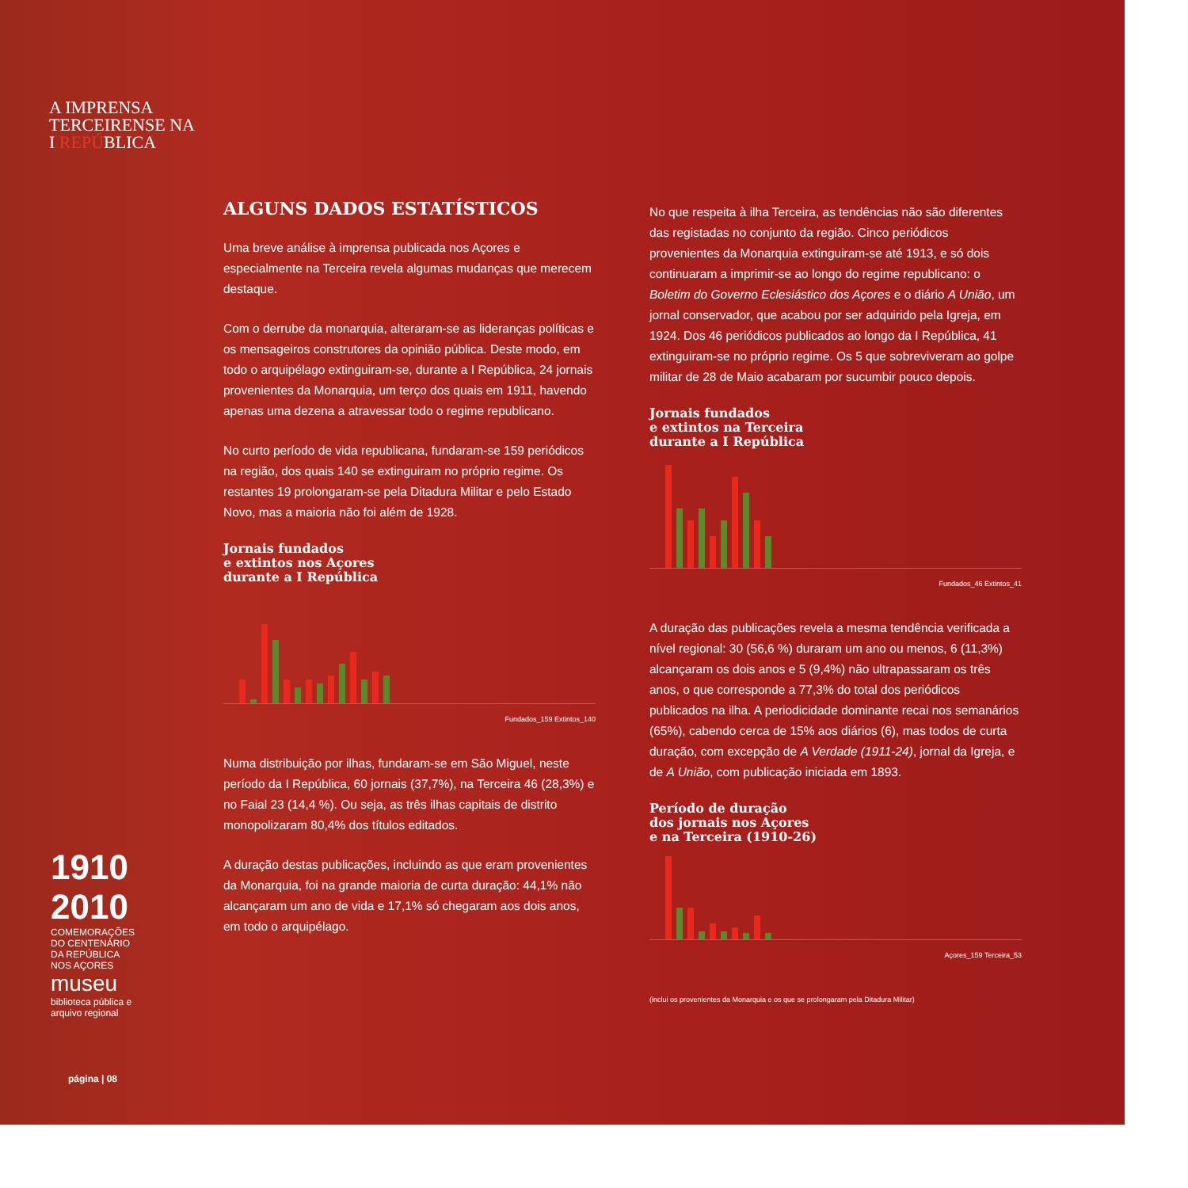A IMPRENSA
TERCEIRENSE NA
I REPÚBLICA
1910
2010
COMEMORAÇÕES DO CENTENÁRIO DA REPÚBLICA NOS AÇORES
museu
biblioteca pública e arquivo regional
página | 08
ALGUNS DADOS ESTATÍSTICOS
Uma breve análise à imprensa publicada nos Açores e especialmente na Terceira revela algumas mudanças que merecem destaque.
Com o derrube da monarquia, alteraram-se as lideranças políticas e os mensageiros construtores da opinião pública. Deste modo, em todo o arquipélago extinguiram-se, durante a I República, 24 jornais provenientes da Monarquia, um terço dos quais em 1911, havendo apenas uma dezena a atravessar todo o regime republicano.
No curto período de vida republicana, fundaram-se 159 periódicos na região, dos quais 140 se extinguiram no próprio regime. Os restantes 19 prolongaram-se pela Ditadura Militar e pelo Estado Novo, mas a maioria não foi além de 1928.
Jornais fundados
e extintos nos Açores
durante a I República
Fundados_159 Extintos_140
Numa distribuição por ilhas, fundaram-se em São Miguel, neste período da I República, 60 jornais (37,7%), na Terceira 46 (28,3%) e no Faial 23 (14,4 %). Ou seja, as três ilhas capitais de distrito monopolizaram 80,4% dos títulos editados.
A duração destas publicações, incluindo as que eram provenientes da Monarquia, foi na grande maioria de curta duração: 44,1% não alcançaram um ano de vida e 17,1% só chegaram aos dois anos, em todo o arquipélago.
No que respeita à ilha Terceira, as tendências não são diferentes das registadas no conjunto da região. Cinco periódicos provenientes da Monarquia extinguiram-se até 1913, e só dois continuaram a imprimir-se ao longo do regime republicano: o Boletim do Governo Eclesiástico dos Açores e o diário A União, um jornal conservador, que acabou por ser adquirido pela Igreja, em 1924. Dos 46 periódicos publicados ao longo da I República, 41 extinguiram-se no próprio regime. Os 5 que sobreviveram ao golpe militar de 28 de Maio acabaram por sucumbir pouco depois.
Jornais fundados
e extintos na Terceira
durante a I República
Fundados_46 Extintos_41
A duração das publicações revela a mesma tendência verificada a nível regional: 30 (56,6 %) duraram um ano ou menos, 6 (11,3%) alcançaram os dois anos e 5 (9,4%) não ultrapassaram os três anos, o que corresponde a 77,3% do total dos periódicos publicados na ilha. A periodicidade dominante recai nos semanários (65%), cabendo cerca de 15% aos diários (6), mas todos de curta duração, com excepção de A Verdade (1911-24), jornal da Igreja, e de A União, com publicação iniciada em 1893.
Período de duração
dos jornais nos Açores
e na Terceira (1910-26)
Açores_159 Terceira_53
(inclui os provenientes da Monarquia e os que se prolongaram pela Ditadura Militar)